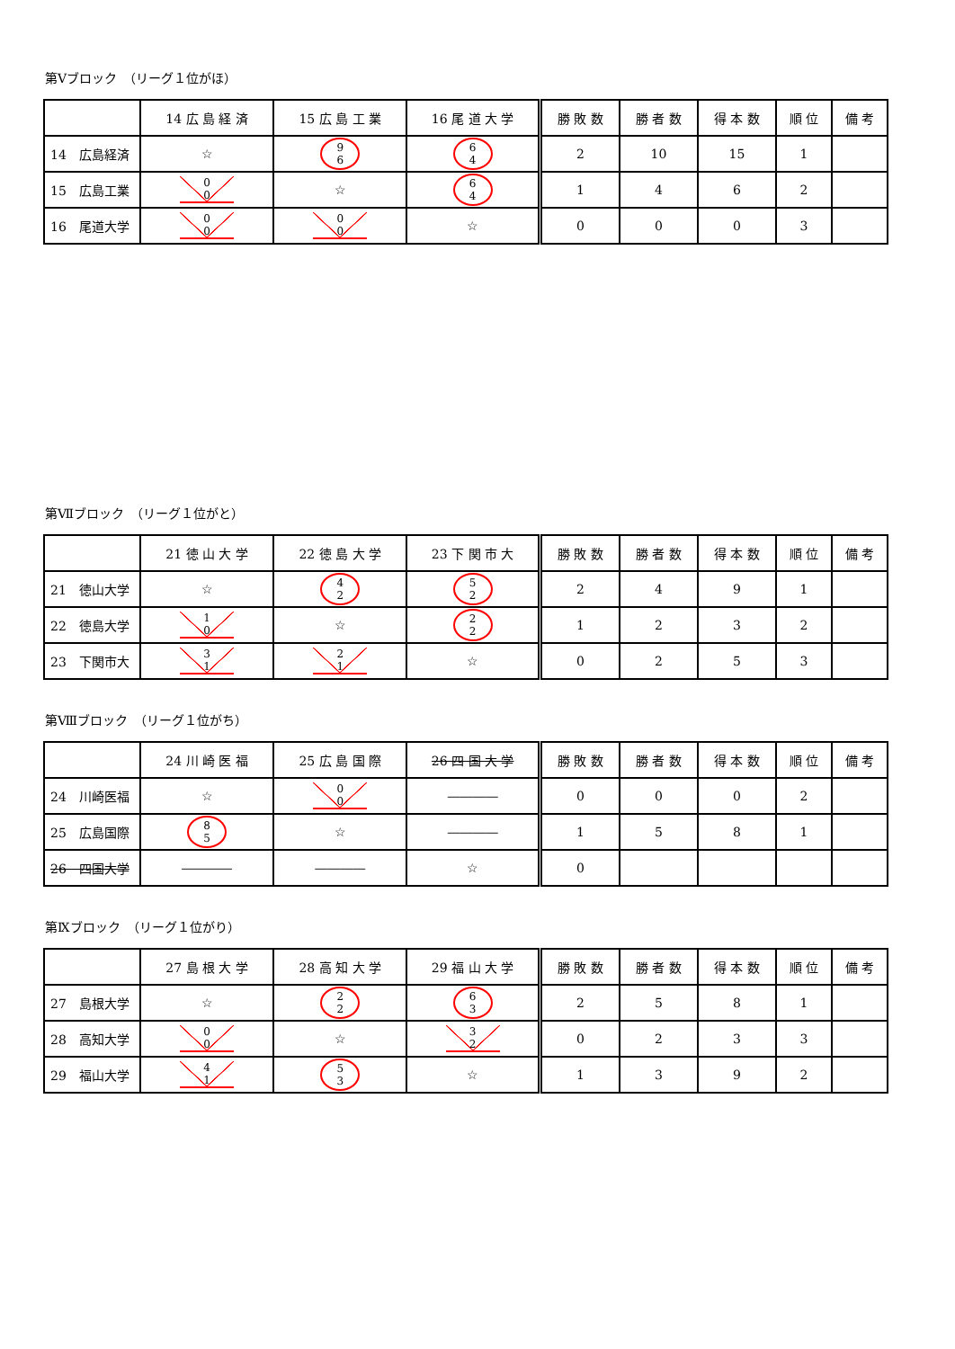第Ⅴブロック　（リーグ１位がほ）
| | 14 広 島 経 済 | 15 広 島 工 業 | 16 尾 道 大 学 | 勝 敗 数 | 勝 者 数 | 得 本 数 | 順 位 | 備 考 |
| --- | --- | --- | --- | --- | --- | --- | --- | --- |
| 14 広島経済 | ☆ | 9 6 | 6 4 | 2 | 10 | 15 | 1 | |
| 15 広島工業 | 0 0 | ☆ | 6 4 | 1 | 4 | 6 | 2 | |
| 16 尾道大学 | 0 0 | 0 0 | ☆ | 0 | 0 | 0 | 3 | |
第Ⅶブロック　（リーグ１位がと）
| | 21 徳 山 大 学 | 22 徳 島 大 学 | 23 下 関 市 大 | 勝 敗 数 | 勝 者 数 | 得 本 数 | 順 位 | 備 考 |
| --- | --- | --- | --- | --- | --- | --- | --- | --- |
| 21 徳山大学 | ☆ | 4 2 | 5 2 | 2 | 4 | 9 | 1 | |
| 22 徳島大学 | 1 0 | ☆ | 2 2 | 1 | 2 | 3 | 2 | |
| 23 下関市大 | 3 1 | 2 1 | ☆ | 0 | 2 | 5 | 3 | |
第Ⅷブロック　（リーグ１位がち）
| | 24 川 崎 医 福 | 25 広 島 国 際 | 26 四 国 大 学 | 勝 敗 数 | 勝 者 数 | 得 本 数 | 順 位 | 備 考 |
| --- | --- | --- | --- | --- | --- | --- | --- | --- |
| 24 川崎医福 | ☆ | 0 0 | ―――― | 0 | 0 | 0 | 2 | |
| 25 広島国際 | 8 5 | ☆ | ―――― | 1 | 5 | 8 | 1 | |
| 26 四国大学 | ―――― | ―――― | ☆ | 0 | | | | |
第Ⅸブロック　（リーグ１位がり）
| | 27 島 根 大 学 | 28 高 知 大 学 | 29 福 山 大 学 | 勝 敗 数 | 勝 者 数 | 得 本 数 | 順 位 | 備 考 |
| --- | --- | --- | --- | --- | --- | --- | --- | --- |
| 27 島根大学 | ☆ | 2 2 | 6 3 | 2 | 5 | 8 | 1 | |
| 28 高知大学 | 0 0 | ☆ | 3 2 | 0 | 2 | 3 | 3 | |
| 29 福山大学 | 4 1 | 5 3 | ☆ | 1 | 3 | 9 | 2 | |